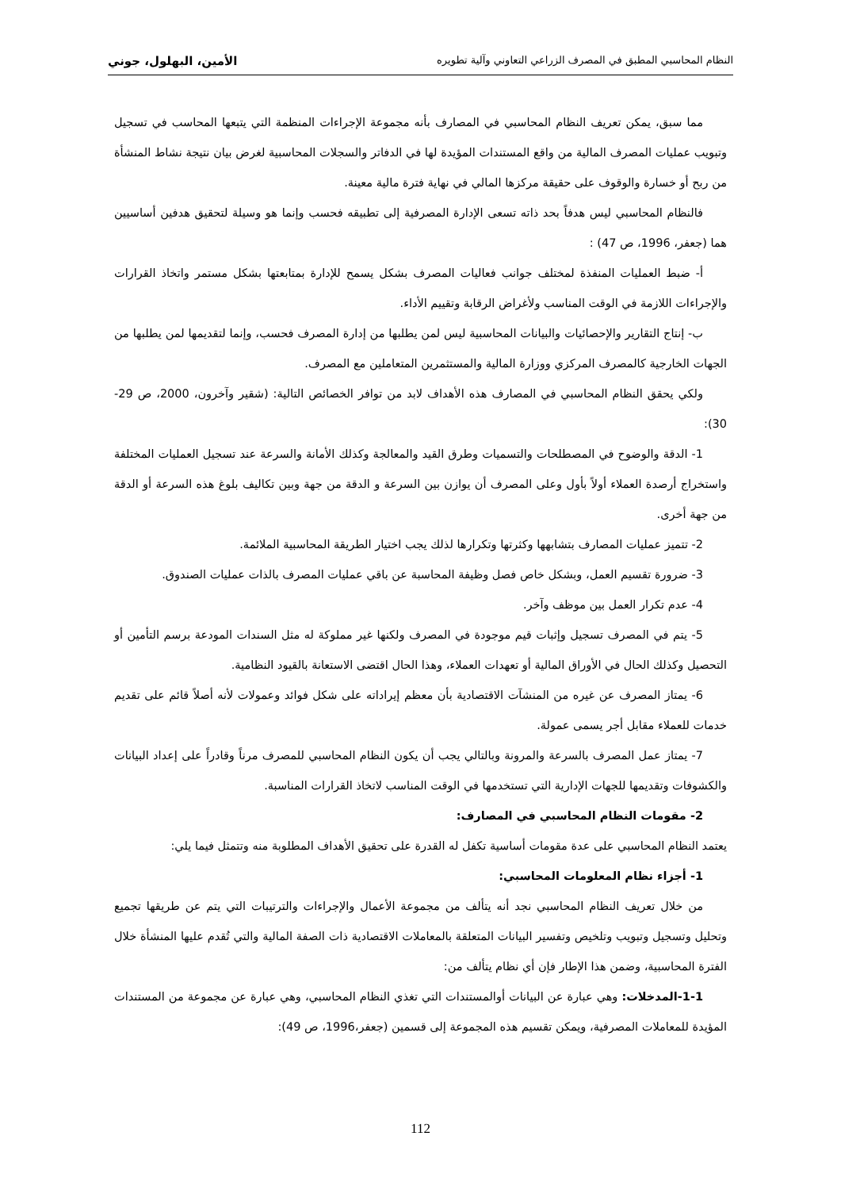النظام المحاسبي المطبق في المصرف الزراعي التعاوني وآلية تطويره الأمين، البهلول، جوني
مما سبق، يمكن تعريف النظام المحاسبي في المصارف بأنه مجموعة الإجراءات المنظمة التي يتبعها المحاسب في تسجيل وتبويب عمليات المصرف المالية من واقع المستندات المؤيدة لها في الدفاتر والسجلات المحاسبية لغرض بيان نتيجة نشاط المنشأة من ربح أو خسارة والوقوف على حقيقة مركزها المالي في نهاية فترة مالية معينة.
فالنظام المحاسبي ليس هدفاً بحد ذاته تسعى الإدارة المصرفية إلى تطبيقه فحسب وإنما هو وسيلة لتحقيق هدفين أساسيين هما (جعفر، 1996، ص 47) :
أ- ضبط العمليات المنفذة لمختلف جوانب فعاليات المصرف بشكل يسمح للإدارة بمتابعتها بشكل مستمر واتخاذ القرارات والإجراءات اللازمة في الوقت المناسب ولأغراض الرقابة وتقييم الأداء.
ب- إنتاج التقارير والإحصائيات والبيانات المحاسبية ليس لمن يطلبها من إدارة المصرف فحسب، وإنما لتقديمها لمن يطلبها من الجهات الخارجية كالمصرف المركزي ووزارة المالية والمستثمرين المتعاملين مع المصرف.
ولكي يحقق النظام المحاسبي في المصارف هذه الأهداف لابد من توافر الخصائص التالية: (شقير وآخرون، 2000، ص 29-30):
1- الدقة والوضوح في المصطلحات والتسميات وطرق القيد والمعالجة وكذلك الأمانة والسرعة عند تسجيل العمليات المختلفة واستخراج أرصدة العملاء أولاً بأول وعلى المصرف أن يوازن بين السرعة و الدقة من جهة وبين تكاليف بلوغ هذه السرعة أو الدقة من جهة أخرى.
2- تتميز عمليات المصارف بتشابهها وكثرتها وتكرارها لذلك يجب اختيار الطريقة المحاسبية الملائمة.
3- ضرورة تقسيم العمل، وبشكل خاص فصل وظيفة المحاسبة عن باقي عمليات المصرف بالذات عمليات الصندوق.
4- عدم تكرار العمل بين موظف وآخر.
5- يتم في المصرف تسجيل وإثبات قيم موجودة في المصرف ولكنها غير مملوكة له مثل السندات المودعة برسم التأمين أو التحصيل وكذلك الحال في الأوراق المالية أو تعهدات العملاء، وهذا الحال اقتضى الاستعانة بالقيود النظامية.
6- يمتاز المصرف عن غيره من المنشآت الاقتصادية بأن معظم إيراداته على شكل فوائد وعمولات لأنه أصلاً قائم على تقديم خدمات للعملاء مقابل أجر يسمى عمولة.
7- يمتاز عمل المصرف بالسرعة والمرونة وبالتالي يجب أن يكون النظام المحاسبي للمصرف مرناً وقادراً على إعداد البيانات والكشوفات وتقديمها للجهات الإدارية التي تستخدمها في الوقت المناسب لاتخاذ القرارات المناسبة.
2- مقومات النظام المحاسبي في المصارف:
يعتمد النظام المحاسبي على عدة مقومات أساسية تكفل له القدرة على تحقيق الأهداف المطلوبة منه وتتمثل فيما يلي:
1- أجزاء نظام المعلومات المحاسبي:
من خلال تعريف النظام المحاسبي نجد أنه يتألف من مجموعة الأعمال والإجراءات والترتيبات التي يتم عن طريقها تجميع وتحليل وتسجيل وتبويب وتلخيص وتفسير البيانات المتعلقة بالمعاملات الاقتصادية ذات الصفة المالية والتي تُقدم عليها المنشأة خلال الفترة المحاسبية، وضمن هذا الإطار فإن أي نظام يتألف من:
1-1-المدخلات: وهي عبارة عن البيانات أوالمستندات التي تغذي النظام المحاسبي، وهي عبارة عن مجموعة من المستندات المؤيدة للمعاملات المصرفية، ويمكن تقسيم هذه المجموعة إلى قسمين (جعفر،1996، ص 49):
112